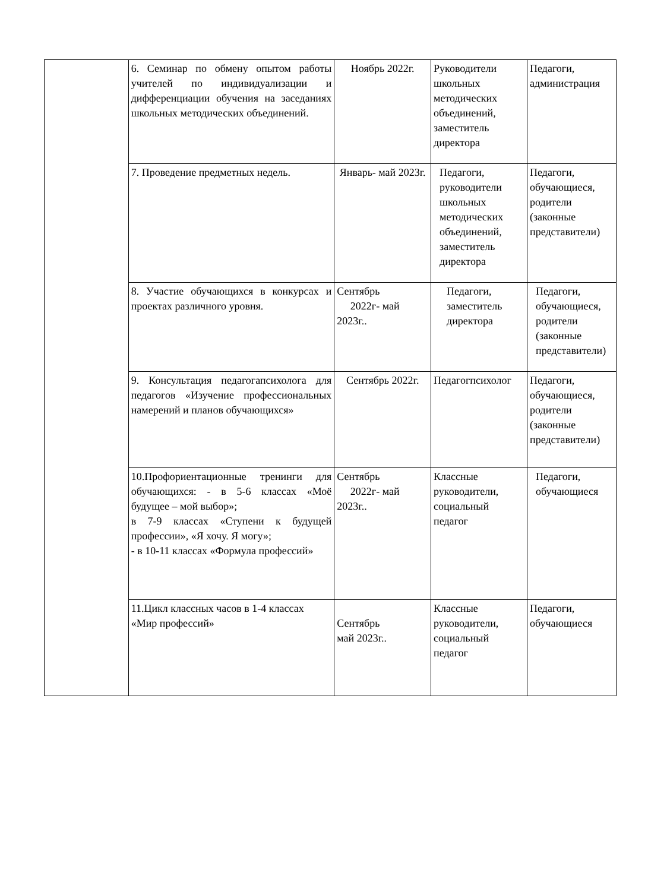| | 6. Семинар по обмену опытом работы учителей по индивидуализации и дифференциации обучения на заседаниях школьных методических объединений. | Ноябрь 2022г. | Руководители школьных методических объединений, заместитель директора | Педагоги, администрация |
| | 7. Проведение предметных недель. | Январь- май 2023г. | Педагоги, руководители школьных методических объединений, заместитель директора | Педагоги, обучающиеся, родители (законные представители) |
| | 8. Участие обучающихся в конкурсах и проектах различного уровня. | Сентябрь 2022г- май 2023г.. | Педагоги, заместитель директора | Педагоги, обучающиеся, родители (законные представители) |
| | 9. Консультация педагогапсихолога для педагогов «Изучение профессиональных намерений и планов обучающихся» | Сентябрь 2022г. | Педагогпсихолог | Педагоги, обучающиеся, родители (законные представители) |
| | 10.Профориентационные тренинги для обучающихся: - в 5-6 классах «Моё будущее – мой выбор»; в 7-9 классах «Ступени к будущей профессии», «Я хочу. Я могу»; - в 10-11 классах «Формула профессий» | Сентябрь 2022г- май 2023г.. | Классные руководители, социальный педагог | Педагоги, обучающиеся |
| | 11.Цикл классных часов в 1-4 классах «Мир профессий» | Сентябрь май 2023г.. | Классные руководители, социальный педагог | Педагоги, обучающиеся |